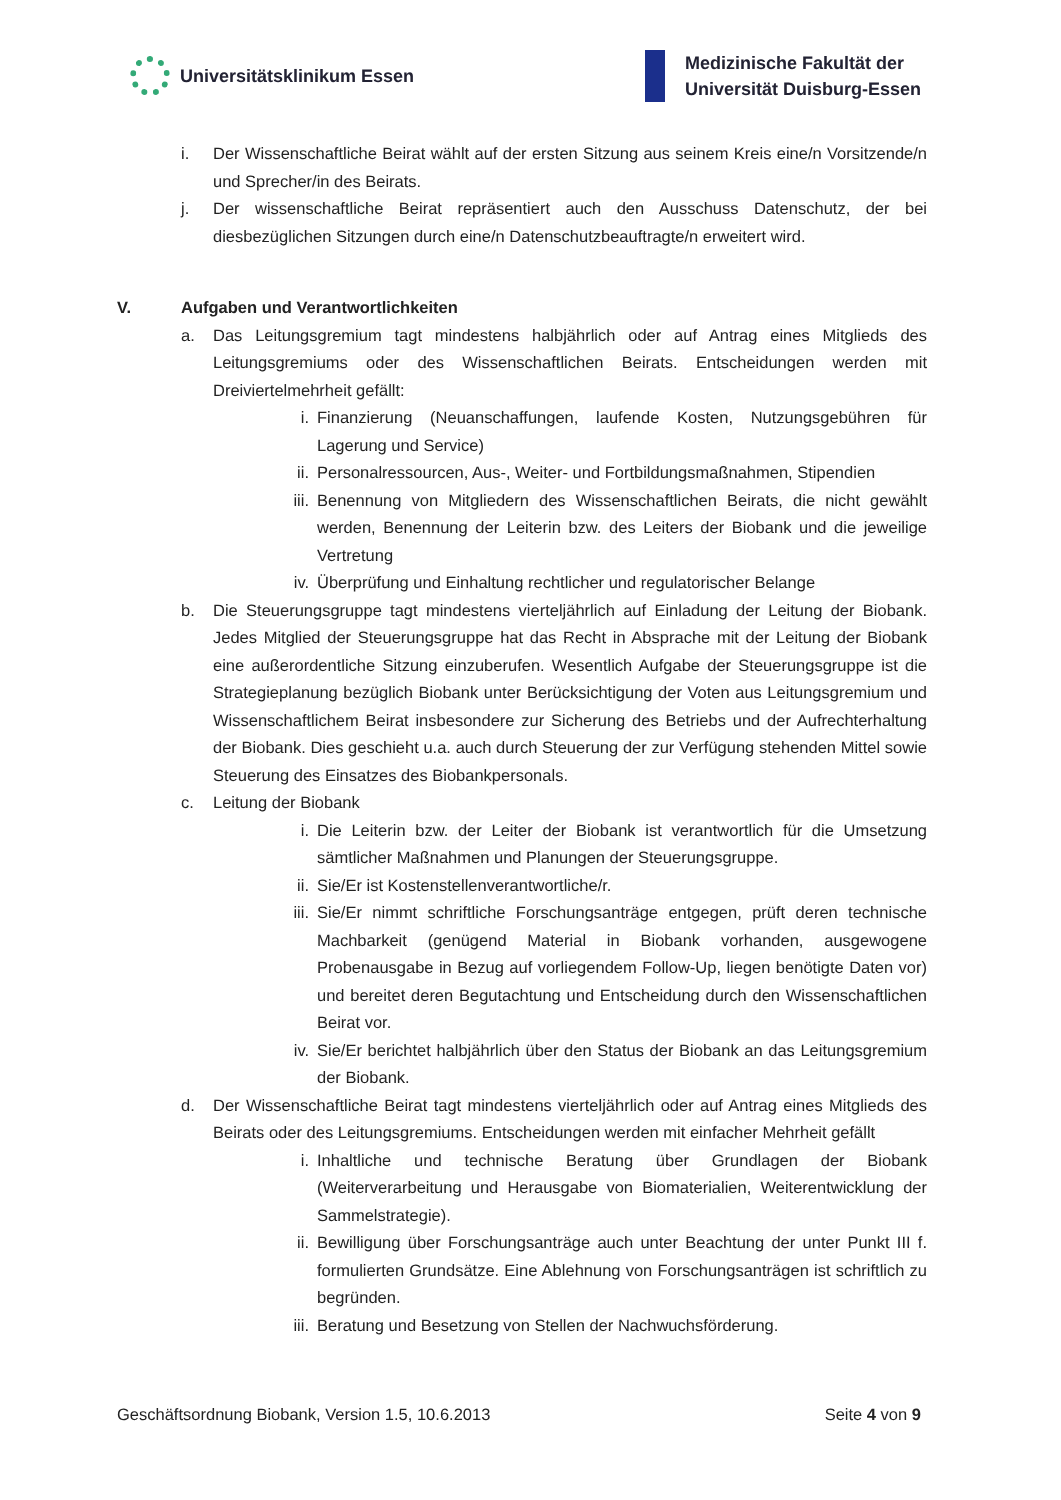Universitätsklinikum Essen
Medizinische Fakultät der
Universität Duisburg-Essen
i. Der Wissenschaftliche Beirat wählt auf der ersten Sitzung aus seinem Kreis eine/n Vorsitzende/n und Sprecher/in des Beirats.
j. Der wissenschaftliche Beirat repräsentiert auch den Ausschuss Datenschutz, der bei diesbezüglichen Sitzungen durch eine/n Datenschutzbeauftragte/n erweitert wird.
V. Aufgaben und Verantwortlichkeiten
a. Das Leitungsgremium tagt mindestens halbjährlich oder auf Antrag eines Mitglieds des Leitungsgremiums oder des Wissenschaftlichen Beirats. Entscheidungen werden mit Dreiviertelmehrheit gefällt:
i. Finanzierung (Neuanschaffungen, laufende Kosten, Nutzungsgebühren für Lagerung und Service)
ii. Personalressourcen, Aus-, Weiter- und Fortbildungsmaßnahmen, Stipendien
iii.
Benennung von Mitgliedern des Wissenschaftlichen Beirats, die nicht gewählt werden, Benennung der Leiterin bzw. des Leiters der Biobank und die jeweilige Vertretung
iv. Überprüfung und Einhaltung rechtlicher und regulatorischer Belange
b. Die Steuerungsgruppe tagt mindestens vierteljährlich auf Einladung der Leitung der Biobank. Jedes Mitglied der Steuerungsgruppe hat das Recht in Absprache mit der Leitung der Biobank eine außerordentliche Sitzung einzuberufen. Wesentlich Aufgabe der Steuerungsgruppe ist die Strategieplanung bezüglich Biobank unter Berücksichtigung der Voten aus Leitungsgremium und Wissenschaftlichem Beirat insbesondere zur Sicherung des Betriebs und der Aufrechterhaltung der Biobank. Dies geschieht u.a. auch durch Steuerung der zur Verfügung stehenden Mittel sowie Steuerung des Einsatzes des Biobankpersonals.
c. Leitung der Biobank
i. Die Leiterin bzw. der Leiter der Biobank ist verantwortlich für die Umsetzung sämtlicher Maßnahmen und Planungen der Steuerungsgruppe.
ii. Sie/Er ist Kostenstellenverantwortliche/r.
iii.
Sie/Er nimmt schriftliche Forschungsanträge entgegen, prüft deren technische Machbarkeit (genügend Material in Biobank vorhanden, ausgewogene Probenausgabe in Bezug auf vorliegendem Follow-Up, liegen benötigte Daten vor) und bereitet deren Begutachtung und Entscheidung durch den Wissenschaftlichen Beirat vor.
iv. Sie/Er berichtet halbjährlich über den Status der Biobank an das Leitungsgremium der Biobank.
d. Der Wissenschaftliche Beirat tagt mindestens vierteljährlich oder auf Antrag eines Mitglieds des Beirats oder des Leitungsgremiums. Entscheidungen werden mit einfacher Mehrheit gefällt
i. Inhaltliche und technische Beratung über Grundlagen der Biobank (Weiterverarbeitung und Herausgabe von Biomaterialien, Weiterentwicklung der Sammelstrategie).
ii. Bewilligung über Forschungsanträge auch unter Beachtung der unter Punkt III f. formulierten Grundsätze. Eine Ablehnung von Forschungsanträgen ist schriftlich zu begründen.
iii.
Beratung und Besetzung von Stellen der Nachwuchsförderung.
Geschäftsordnung Biobank, Version 1.5, 10.6.2013 Seite 4 von 9